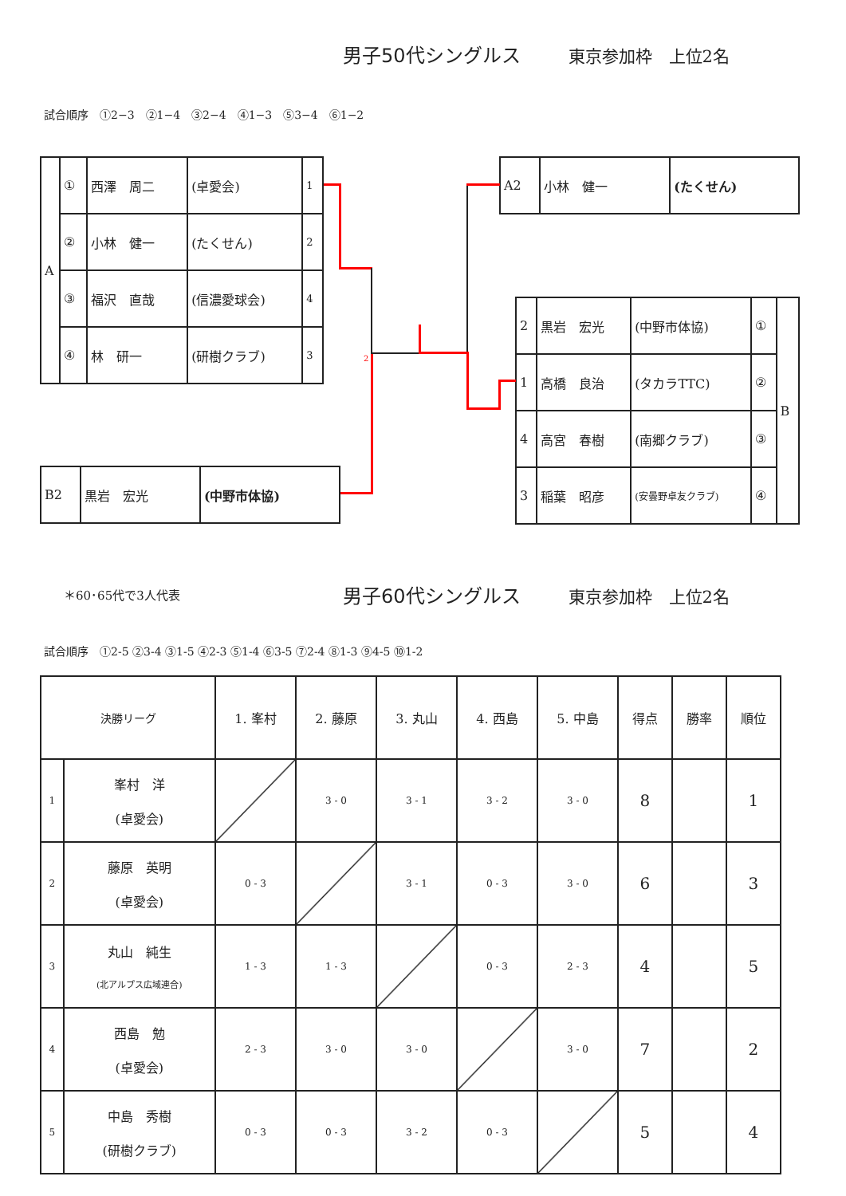男子50代シングルス 東京参加枠　上位2名
試合順序　①2−3　②1−4　③2−4　④1−3　⑤3−4　⑥1−2
| A | ① | 西澤 周二 | (卓愛会) | 1 |
| | ② | 小林 健一 | (たくせん) | 2 |
| | ③ | 福沢 直哉 | (信濃愛球会) | 4 |
| | ④ | 林 研一 | (研樹クラブ) | 3 |
| B2 | 黒岩 宏光 | (中野市体協) |
| A2 | 小林 健一 | (たくせん) |
| 2 | 黒岩 宏光 | (中野市体協) | ① | B |
| 1 | 高橋 良治 | (タカラTTC) | ② | |
| 4 | 高宮 春樹 | (南郷クラブ) | ③ | |
| 3 | 稲葉 昭彦 | (安曇野卓友クラブ) | ④ | |
2
＊60･65代で3人代表
男子60代シングルス 東京参加枠　上位2名
試合順序　①2-5 ②3-4 ③1-5 ④2-3 ⑤1-4 ⑥3-5 ⑦2-4 ⑧1-3 ⑨4-5 ⑩1-2
| 決勝リーグ | | 1. 峯村 | 2. 藤原 | 3. 丸山 | 4. 西島 | 5. 中島 | 得点 | 勝率 | 順位 |
| 1 | 峯村 洋 (卓愛会) | | 3 - 0 | 3 - 1 | 3 - 2 | 3 - 0 | 8 | | 1 |
| 2 | 藤原 英明 (卓愛会) | 0 - 3 | | 3 - 1 | 0 - 3 | 3 - 0 | 6 | | 3 |
| 3 | 丸山 純生 (北アルプス広域連合) | 1 - 3 | 1 - 3 | | 0 - 3 | 2 - 3 | 4 | | 5 |
| 4 | 西島 勉 (卓愛会) | 2 - 3 | 3 - 0 | 3 - 0 | | 3 - 0 | 7 | | 2 |
| 5 | 中島 秀樹 (研樹クラブ) | 0 - 3 | 0 - 3 | 3 - 2 | 0 - 3 | | 5 | | 4 |